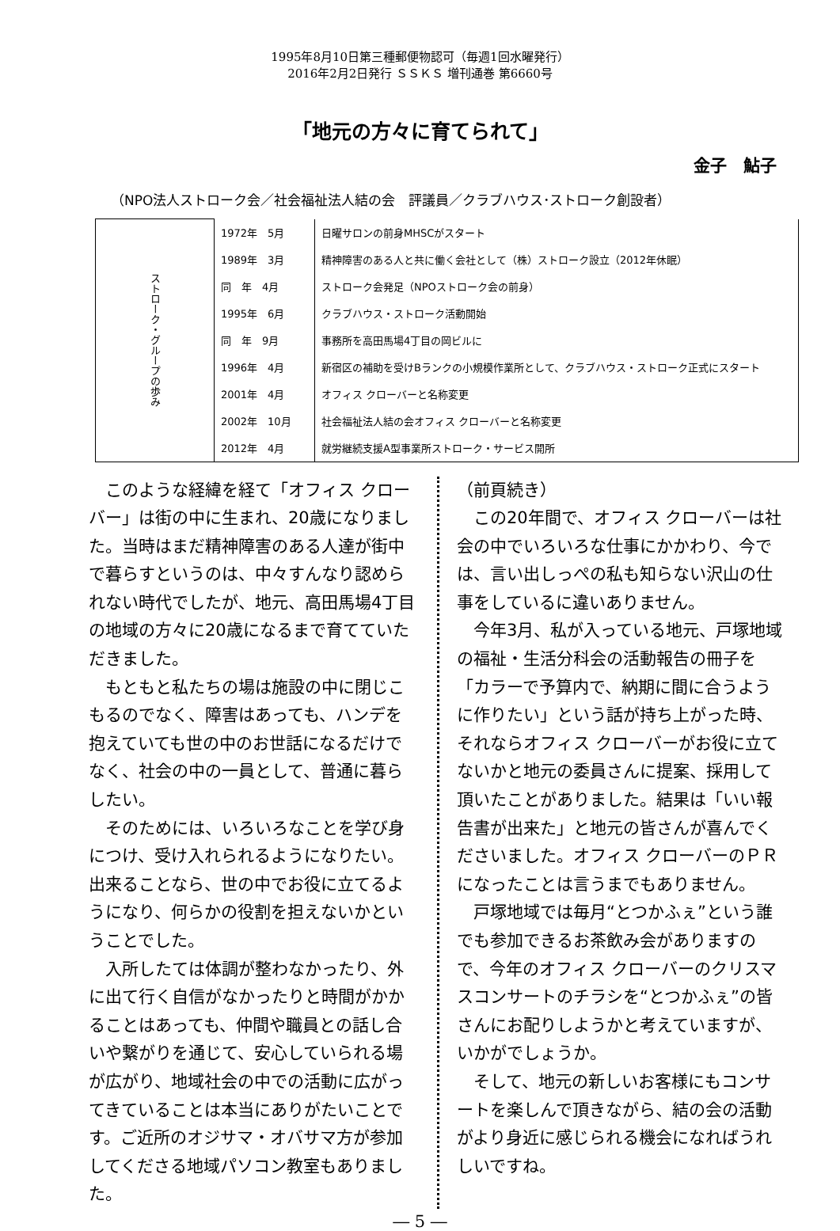1995年8月10日第三種郵便物認可（毎週1回水曜発行）
2016年2月2日発行 ＳＳＫＳ 増刊通巻 第6660号
「地元の方々に育てられて」
金子　鮎子
（NPO法人ストローク会／社会福祉法人結の会　評議員／クラブハウス･ストローク創設者）
| ストローク・グループの歩み | 1972年 5月 | 日曜サロンの前身MHSCがスタート |
| | 1989年 3月 | 精神障害のある人と共に働く会社として（株）ストローク設立（2012年休眠） |
| | 同 年 4月 | ストローク会発足（NPOストローク会の前身） |
| | 1995年 6月 | クラブハウス・ストローク活動開始 |
| | 同 年 9月 | 事務所を高田馬場4丁目の岡ビルに |
| | 1996年 4月 | 新宿区の補助を受けBランクの小規模作業所として、クラブハウス・ストローク正式にスタート |
| | 2001年 4月 | オフィス クローバーと名称変更 |
| | 2002年 10月 | 社会福祉法人結の会オフィス クローバーと名称変更 |
| | 2012年 4月 | 就労継続支援A型事業所ストローク・サービス開所 |
このような経緯を経て「オフィス クローバー」は街の中に生まれ、20歳になりました。当時はまだ精神障害のある人達が街中で暮らすというのは、中々すんなり認められない時代でしたが、地元、高田馬場4丁目の地域の方々に20歳になるまで育てていただきました。
もともと私たちの場は施設の中に閉じこもるのでなく、障害はあっても、ハンデを抱えていても世の中のお世話になるだけでなく、社会の中の一員として、普通に暮らしたい。
そのためには、いろいろなことを学び身につけ、受け入れられるようになりたい。出来ることなら、世の中でお役に立てるようになり、何らかの役割を担えないかということでした。
入所したては体調が整わなかったり、外に出て行く自信がなかったりと時間がかかることはあっても、仲間や職員との話し合いや繋がりを通じて、安心していられる場が広がり、地域社会の中での活動に広がってきていることは本当にありがたいことです。ご近所のオジサマ・オバサマ方が参加してくださる地域パソコン教室もありました。
（前頁続き）
この20年間で、オフィス クローバーは社会の中でいろいろな仕事にかかわり、今では、言い出しっぺの私も知らない沢山の仕事をしているに違いありません。
今年3月、私が入っている地元、戸塚地域の福祉・生活分科会の活動報告の冊子を「カラーで予算内で、納期に間に合うように作りたい」という話が持ち上がった時、それならオフィス クローバーがお役に立てないかと地元の委員さんに提案、採用して頂いたことがありました。結果は「いい報告書が出来た」と地元の皆さんが喜んでくださいました。オフィス クローバーのＰＲになったことは言うまでもありません。
戸塚地域では毎月“とつかふぇ”という誰でも参加できるお茶飲み会がありますので、今年のオフィス クローバーのクリスマスコンサートのチラシを“とつかふぇ”の皆さんにお配りしようかと考えていますが、いかがでしょうか。
そして、地元の新しいお客様にもコンサートを楽しんで頂きながら、結の会の活動がより身近に感じられる機会になればうれしいですね。
― 5 ―